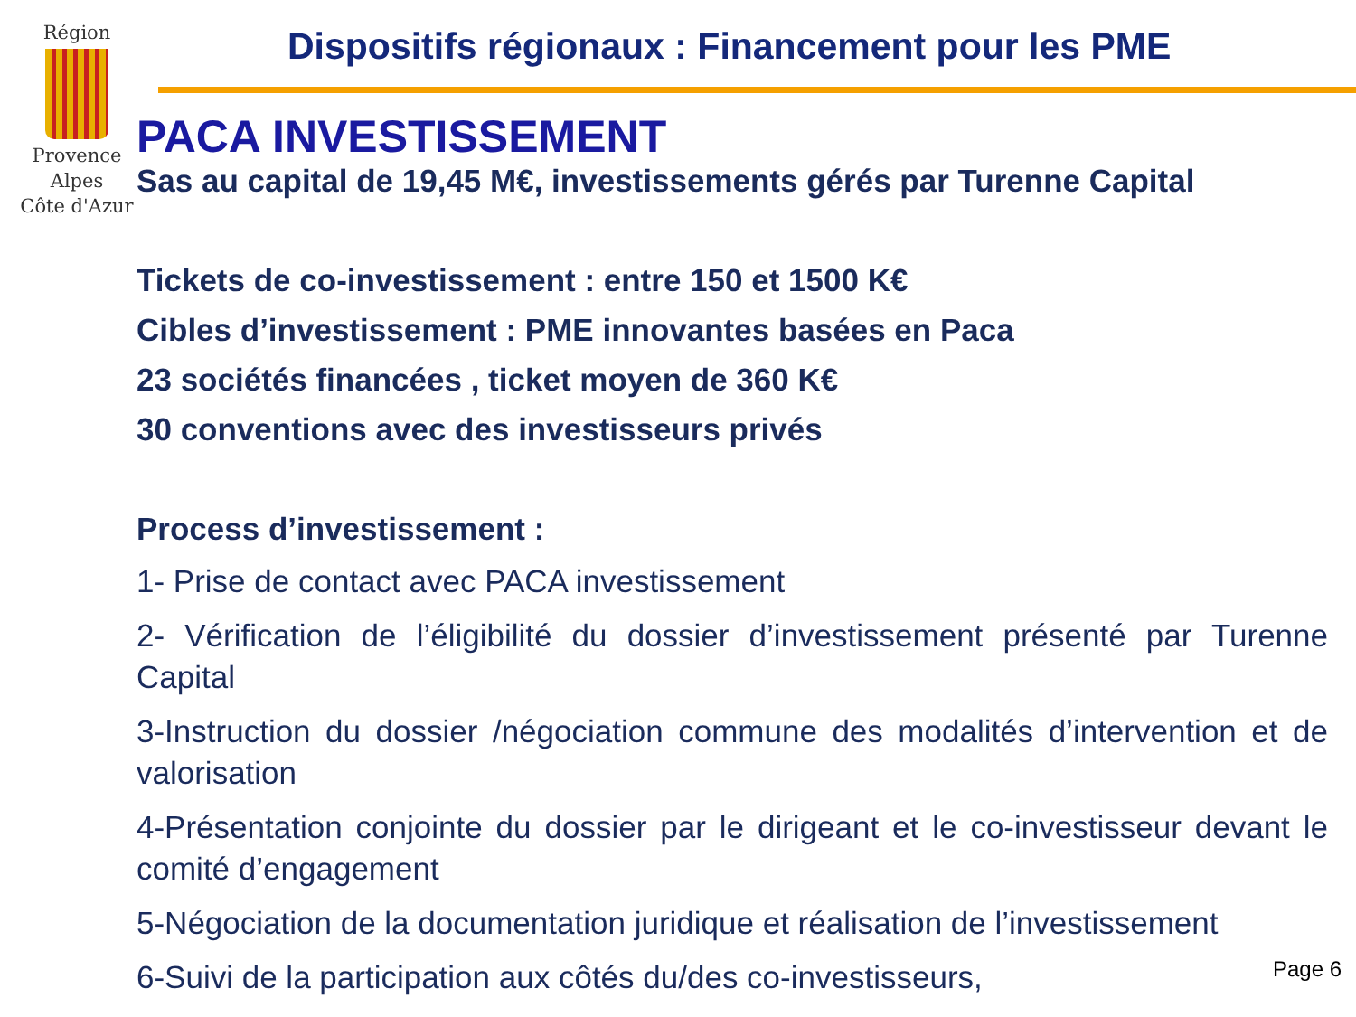Région
Provence
Alpes
Côte d'Azur
Dispositifs régionaux : Financement pour les PME
PACA INVESTISSEMENT
Sas au capital de 19,45 M€, investissements gérés par Turenne Capital
Tickets de co-investissement : entre 150 et 1500 K€
Cibles d’investissement : PME innovantes basées en Paca
23 sociétés financées , ticket moyen de 360 K€
30 conventions avec des investisseurs privés
Process d’investissement :
1- Prise de contact avec PACA investissement
2- Vérification de l’éligibilité du dossier d’investissement présenté par Turenne Capital
3-Instruction du dossier /négociation commune des modalités d’intervention et de valorisation
4-Présentation conjointe du dossier par le dirigeant et le co-investisseur devant le comité d’engagement
5-Négociation de la documentation juridique et réalisation de l’investissement
6-Suivi de la participation aux côtés du/des co-investisseurs,
Page 6